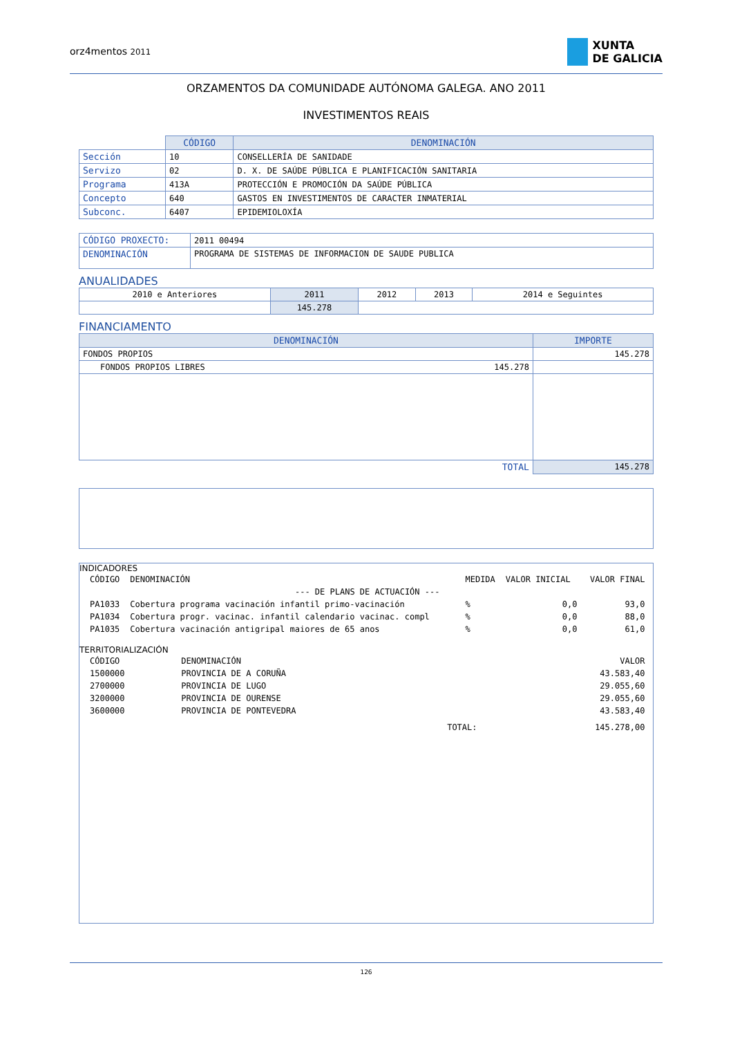orz4mentos 2011
XUNTA
DE GALICIA
ORZAMENTOS DA COMUNIDADE AUTÓNOMA GALEGA. ANO 2011
INVESTIMENTOS REAIS
| | CÓDIGO | DENOMINACIÓN |
| Sección | 10 | CONSELLERÍA DE SANIDADE |
| Servizo | 02 | D. X. DE SAÚDE PÚBLICA E PLANIFICACIÓN SANITARIA |
| Programa | 413A | PROTECCIÓN E PROMOCIÓN DA SAÚDE PÚBLICA |
| Concepto | 640 | GASTOS EN INVESTIMENTOS DE CARACTER INMATERIAL |
| Subconc. | 6407 | EPIDEMIOLOXÍA |
| CÓDIGO PROXECTO: | 2011 00494 |
| DENOMINACIÓN | PROGRAMA DE SISTEMAS DE INFORMACION DE SAUDE PUBLICA |
ANUALIDADES
| 2010 e Anteriores | 2011 | 2012 | 2013 | 2014 e Seguintes |
| | 145.278 | | | |
FINANCIAMENTO
| DENOMINACIÓN | | IMPORTE |
| --- | --- | --- |
| FONDOS PROPIOS | | 145.278 |
| FONDOS PROPIOS LIBRES | 145.278 | |
| TOTAL | | 145.278 |
INDICADORES
| CÓDIGO | DENOMINACIÓN | MEDIDA | VALOR INICIAL | VALOR FINAL |
| --- DE PLANS DE ACTUACIÓN --- | | | | |
| PA1033 | Cobertura programa vacinación infantil primo-vacinación | % | 0,0 | 93,0 |
| PA1034 | Cobertura progr. vacinac. infantil calendario vacinac. compl | % | 0,0 | 88,0 |
| PA1035 | Cobertura vacinación antigripal maiores de 65 anos | % | 0,0 | 61,0 |
TERRITORIALIZACIÓN
| CÓDIGO | DENOMINACIÓN | | VALOR |
| 1500000 | PROVINCIA DE A CORUÑA | | 43.583,40 |
| 2700000 | PROVINCIA DE LUGO | | 29.055,60 |
| 3200000 | PROVINCIA DE OURENSE | | 29.055,60 |
| 3600000 | PROVINCIA DE PONTEVEDRA | | 43.583,40 |
| | | TOTAL: | 145.278,00 |
126